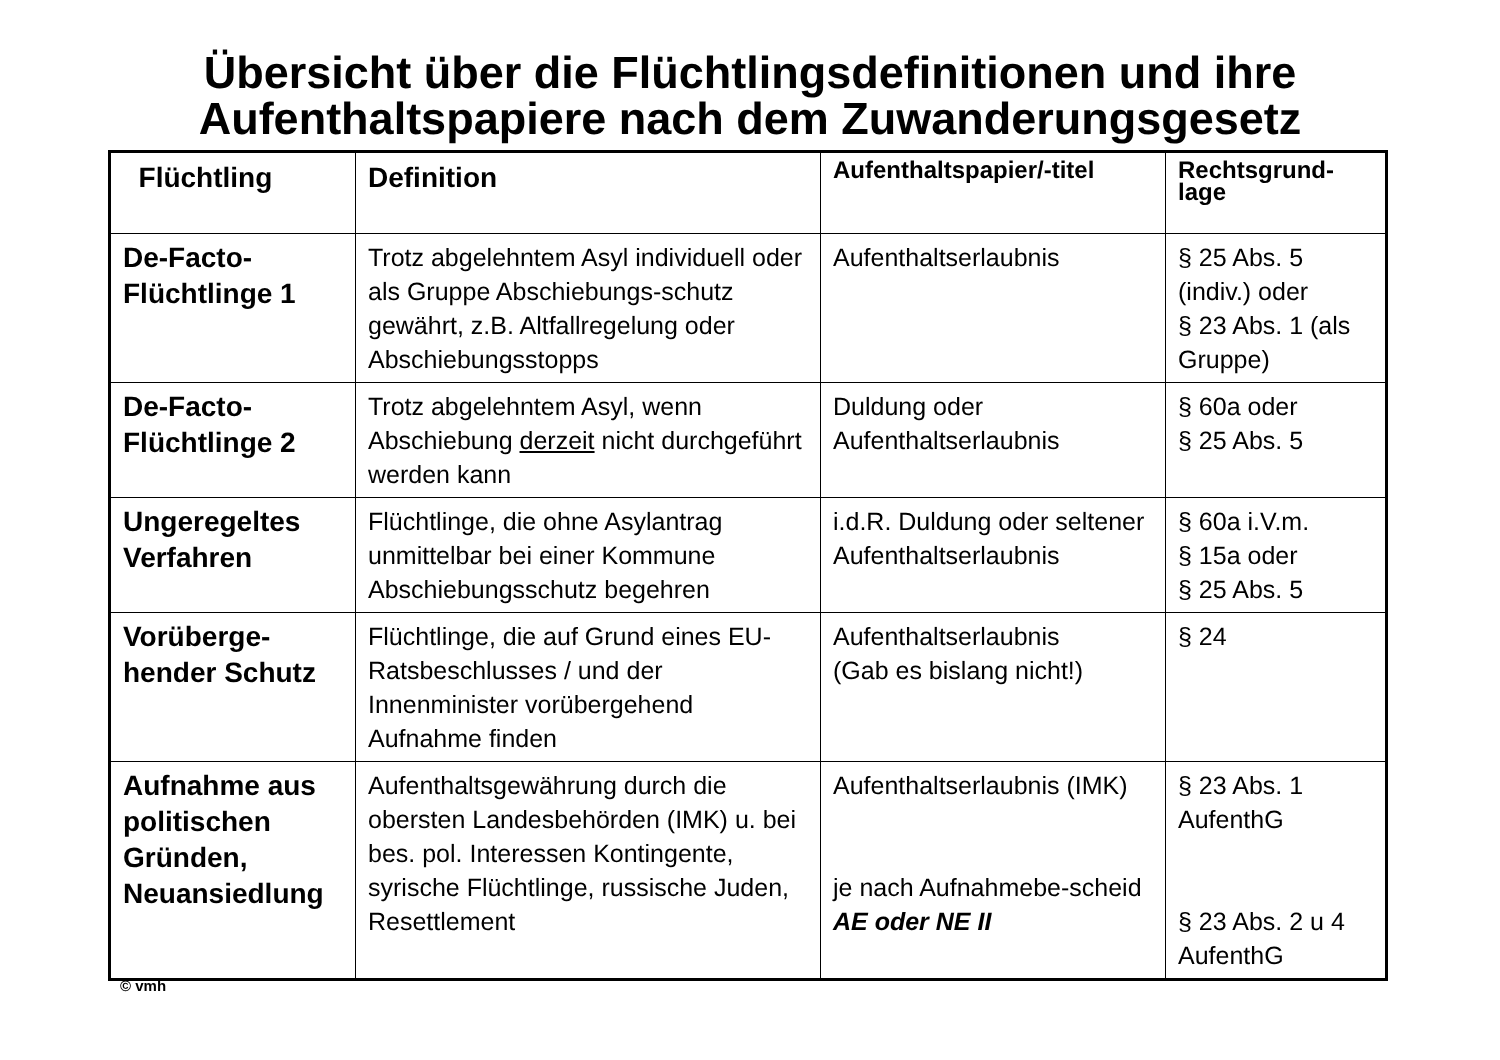Übersicht über die Flüchtlingsdefinitionen und ihre Aufenthaltspapiere nach dem Zuwanderungsgesetz
| Flüchtling | Definition | Aufenthaltspapier/-titel | Rechtsgrund- lage |
| --- | --- | --- | --- |
| De-Facto- Flüchtlinge 1 | Trotz abgelehntem Asyl individuell oder als Gruppe Abschiebungs-schutz gewährt, z.B. Altfallregelung oder Abschiebungsstopps | Aufenthaltserlaubnis | § 25 Abs. 5 (indiv.) oder § 23 Abs. 1 (als Gruppe) |
| De-Facto- Flüchtlinge 2 | Trotz abgelehntem Asyl, wenn Abschiebung derzeit nicht durchgeführt werden kann | Duldung oder Aufenthaltserlaubnis | § 60a oder § 25 Abs. 5 |
| Ungeregeltes Verfahren | Flüchtlinge, die ohne Asylantrag unmittelbar bei einer Kommune Abschiebungsschutz begehren | i.d.R. Duldung oder seltener Aufenthaltserlaubnis | § 60a i.V.m. § 15a oder § 25 Abs. 5 |
| Vorüberge- hender Schutz | Flüchtlinge, die auf Grund eines EU-Ratsbeschlusses / und der Innenminister vorübergehend Aufnahme finden | Aufenthaltserlaubnis (Gab es bislang nicht!) | § 24 |
| Aufnahme aus politischen Gründen, Neuansiedlung | Aufenthaltsgewährung durch die obersten Landesbehörden (IMK) u. bei bes. pol. Interessen Kontingente, syrische Flüchtlinge, russische Juden, Resettlement | Aufenthaltserlaubnis (IMK) je nach Aufnahmebe-scheid AE oder NE II | § 23 Abs. 1 AufenthG § 23 Abs. 2 u 4 AufenthG |
© vmh